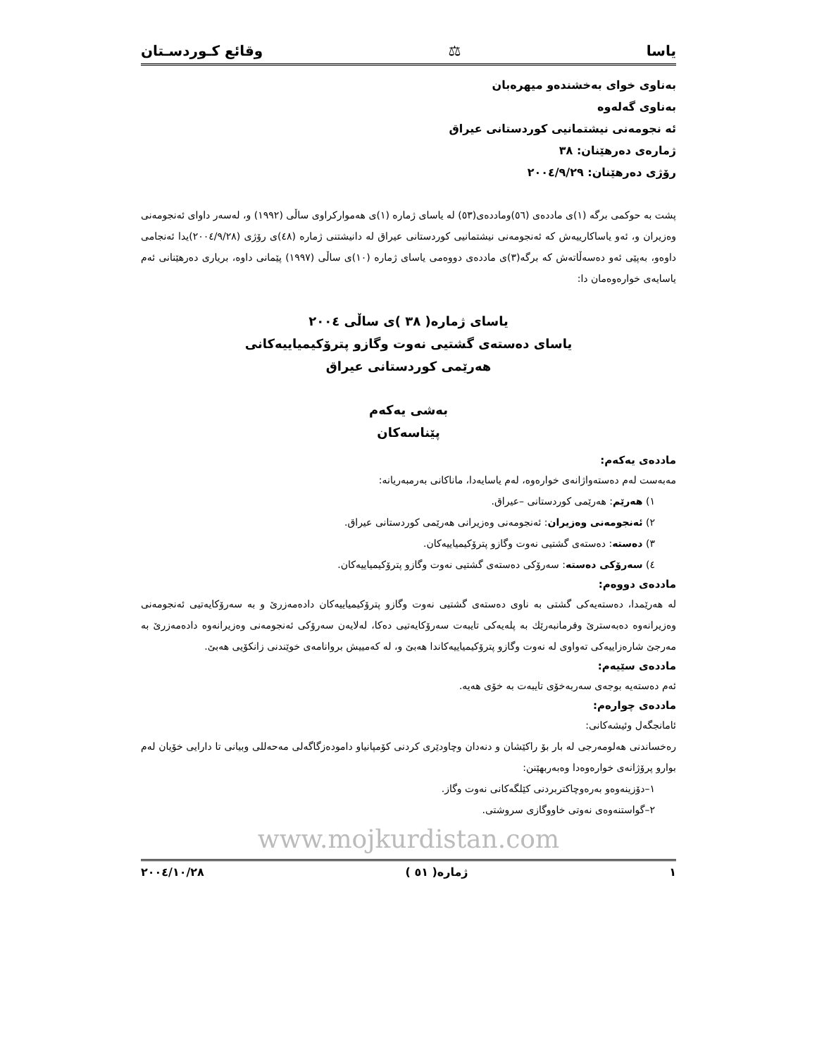یاسا ⚖ وقائع کـوردسـتان
بەناوی خوای بەخشندەو میهرەبان
بەناوی گەلەوە
ئە نجومەنی نیشتمانیی کوردستانی عیراق
ژمارەی دەرهێنان: ٣٨
رۆژی دەرهێنان: ٢٠٠٤/٩/٢٩
پشت بە حوکمی برگە (١)ی ماددەی (٥٦)وماددەی(٥٣) لە یاسای ژمارە (١)ی هەموارکراوی ساڵی (١٩٩٢) و، لەسەر داوای ئەنجومەنی وەزیران و، ئەو یاساکارییەش کە ئەنجومەنی نیشتمانیی کوردستانی عیراق لە دانیشتنی ژمارە (٤٨)ی رۆژی (٢٠٠٤/٩/٢٨)یدا ئەنجامی داوەو، بەپێی ئەو دەسەڵاتەش کە برگە(٣)ی ماددەی دووەمی یاسای ژمارە (١٠)ی ساڵی (١٩٩٧) پێمانی داوە، بریاری دەرهێنانی ئەم یاسایەی خوارەوەمان دا:
یاسای ژمارە( ٣٨ )ی ساڵی ٢٠٠٤
یاسای دەستەی گشتیی نەوت وگازو پترۆکیمیاییەکانی
هەرێمی کوردستانی عیراق
بەشی یەکەم
پێناسەکان
ماددەی یەکەم:
مەبەست لەم دەستەواژانەی خوارەوە، لەم یاسایەدا، ماناکانی بەرمبەریانە:
١) هەرێم: هەرێمی کوردستانی –عیراق.
٢) ئەنجومەنی وەزیران: ئەنجومەنی وەزیرانی هەرێمی کوردستانی عیراق.
٣) دەستە: دەستەی گشتیی نەوت وگازو پترۆکیمیاییەکان.
٤) سەرۆکی دەستە: سەرۆکی دەستەی گشتیی نەوت وگازو پترۆکیمیاییەکان.
ماددەی دووەم:
لە هەرێمدا، دەستەیەکی گشتی بە ناوی دەستەی گشتیی نەوت وگازو پترۆکیمیاییەکان دادەمەزرێ و بە سەرۆکایەتیی ئەنجومەنی وەزیرانەوە دەبەسترێ وفرمانبەرێك بە پلەیەکی تایبەت سەرۆکایەتیی دەکا، لەلایەن سەرۆکی ئەنجومەنی وەزیرانەوە دادەمەزرێ بە مەرجێ شارەزاییەکی تەواوی لە نەوت وگازو پترۆکیمیاییەکاندا هەبێ و، لە کەمییش بروانامەی خوێندنی زانکۆیی هەبێ.
ماددەی سێیەم:
ئەم دەستەیە بوجەی سەربەخۆی تایبەت بە خۆی هەیە.
ماددەی چوارەم:
ئامانجگەل وئیشەکانی:
رەخساندنی هەلومەرجی لە بار بۆ راکێشان و دنەدان وچاودێری کردنی کۆمپانیاو دامودەزگاگەلی مەحەللی وبیانی تا دارایی خۆیان لەم بوارو پرۆژانەی خوارەوەدا وەبەربهێنن:
١–دۆزینەوەو بەرەوچاکتربردنی کێلگەکانی نەوت وگاز.
٢–گواستنەوەی نەوتی خاووگازی سروشتی.
www.mojkurdistan.com
١ ژمارە( ٥١ ) ٢٠٠٤/١٠/٢٨